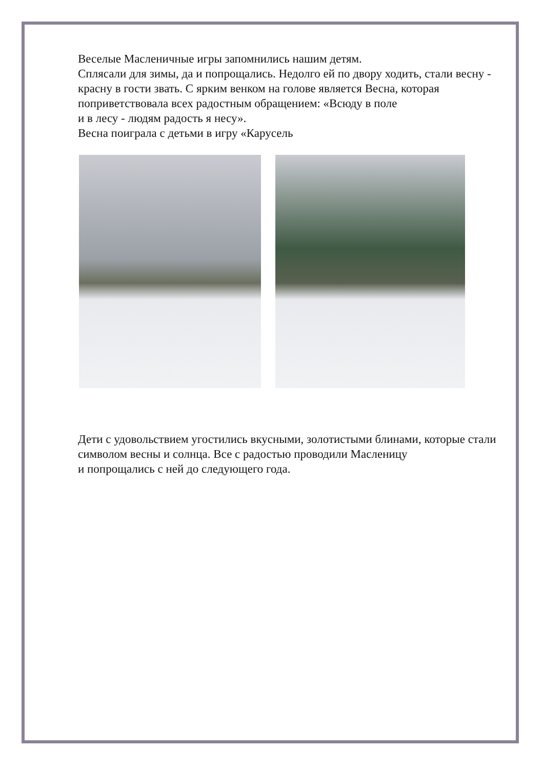Веселые Масленичные игры запомнились нашим детям.
Сплясали для зимы, да и попрощались. Недолго ей по двору ходить, стали весну - красну в гости звать. С ярким венком на голове является Весна, которая поприветствовала всех радостным обращением: «Всюду в поле
и в лесу - людям радость я несу».
Весна поиграла с детьми в игру «Карусель
Дети с удовольствием угостились вкусными, золотистыми блинами, которые стали символом весны и солнца. Все с радостью проводили Масленицу
и попрощались с ней до следующего года.